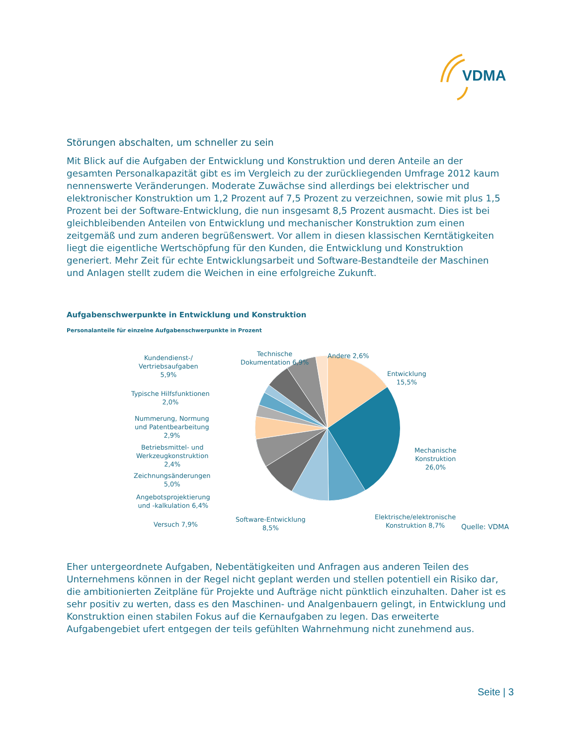VDMA
Störungen abschalten, um schneller zu sein
Mit Blick auf die Aufgaben der Entwicklung und Konstruktion und deren Anteile an der gesamten Personalkapazität gibt es im Vergleich zu der zurückliegenden Umfrage 2012 kaum nennenswerte Veränderungen. Moderate Zuwächse sind allerdings bei elektrischer und elektronischer Konstruktion um 1,2 Prozent auf 7,5 Prozent zu verzeichnen, sowie mit plus 1,5 Prozent bei der Software-Entwicklung, die nun insgesamt 8,5 Prozent ausmacht. Dies ist bei gleichbleibenden Anteilen von Entwicklung und mechanischer Konstruktion zum einen zeitgemäß und zum anderen begrüßenswert. Vor allem in diesen klassischen Kerntätigkeiten liegt die eigentliche Wertschöpfung für den Kunden, die Entwicklung und Konstruktion generiert. Mehr Zeit für echte Entwicklungsarbeit und Software-Bestandteile der Maschinen und Anlagen stellt zudem die Weichen in eine erfolgreiche Zukunft.
Aufgabenschwerpunkte in Entwicklung und Konstruktion
Personalanteile für einzelne Aufgabenschwerpunkte in Prozent
Kundendienst-/
Vertriebsaufgaben
5,9%
Technische
Dokumentation 6,9%
Andere 2,6%
Entwicklung
15,5%
Typische Hilfsfunktionen
2,0%
Nummerung, Normung
und Patentbearbeitung
2,9%
Betriebsmittel- und
Werkzeugkonstruktion
2,4%
Mechanische
Konstruktion
26,0%
Zeichnungsänderungen
5,0%
Angebotsprojektierung
und -kalkulation 6,4%
Versuch 7,9%
Software-Entwicklung
8,5%
Elektrische/elektronische
Konstruktion 8,7%
Quelle: VDMA
Eher untergeordnete Aufgaben, Nebentätigkeiten und Anfragen aus anderen Teilen des Unternehmens können in der Regel nicht geplant werden und stellen potentiell ein Risiko dar, die ambitionierten Zeitpläne für Projekte und Aufträge nicht pünktlich einzuhalten. Daher ist es sehr positiv zu werten, dass es den Maschinen- und Analgenbauern gelingt, in Entwicklung und Konstruktion einen stabilen Fokus auf die Kernaufgaben zu legen. Das erweiterte Aufgabengebiet ufert entgegen der teils gefühlten Wahrnehmung nicht zunehmend aus.
Seite | 3